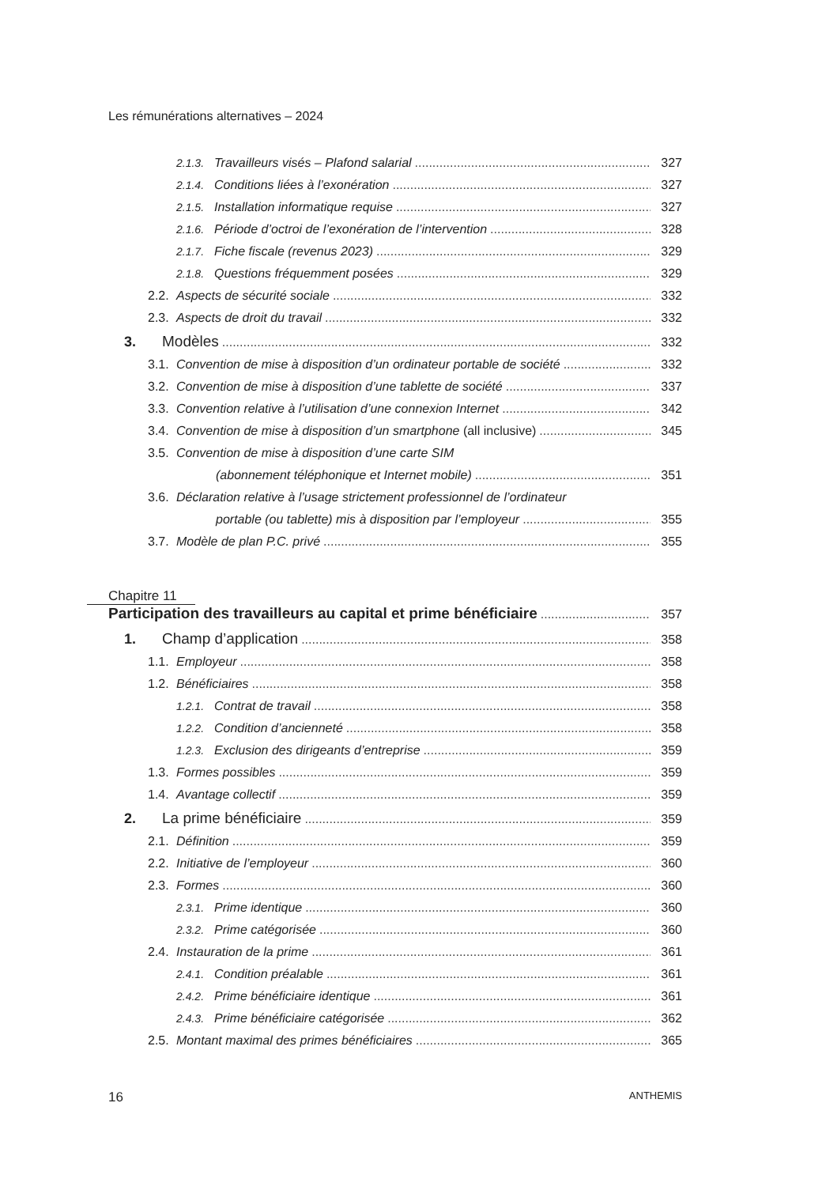Les rémunérations alternatives – 2024
2.1.3. Travailleurs visés – Plafond salarial 327
2.1.4. Conditions liées à l’exonération 327
2.1.5. Installation informatique requise 327
2.1.6. Période d’octroi de l’exonération de l’intervention 328
2.1.7. Fiche fiscale (revenus 2023) 329
2.1.8. Questions fréquemment posées 329
2.2. Aspects de sécurité sociale 332
2.3. Aspects de droit du travail 332
3. Modèles 332
3.1. Convention de mise à disposition d’un ordinateur portable de société 332
3.2. Convention de mise à disposition d’une tablette de société 337
3.3. Convention relative à l’utilisation d’une connexion Internet 342
3.4. Convention de mise à disposition d’un smartphone (all inclusive) 345
3.5. Convention de mise à disposition d’une carte SIM
(abonnement téléphonique et Internet mobile) 351
3.6. Déclaration relative à l’usage strictement professionnel de l’ordinateur
portable (ou tablette) mis à disposition par l’employeur 355
3.7. Modèle de plan P.C. privé 355
Chapitre 11
Participation des travailleurs au capital et prime bénéficiaire 357
1. Champ d’application 358
1.1. Employeur 358
1.2. Bénéficiaires 358
1.2.1. Contrat de travail 358
1.2.2. Condition d’ancienneté 358
1.2.3. Exclusion des dirigeants d’entreprise 359
1.3. Formes possibles 359
1.4. Avantage collectif 359
2. La prime bénéficiaire 359
2.1. Définition 359
2.2. Initiative de l’employeur 360
2.3. Formes 360
2.3.1. Prime identique 360
2.3.2. Prime catégorisée 360
2.4. Instauration de la prime 361
2.4.1. Condition préalable 361
2.4.2. Prime bénéficiaire identique 361
2.4.3. Prime bénéficiaire catégorisée 362
2.5. Montant maximal des primes bénéficiaires 365
16 ANTHEMIS